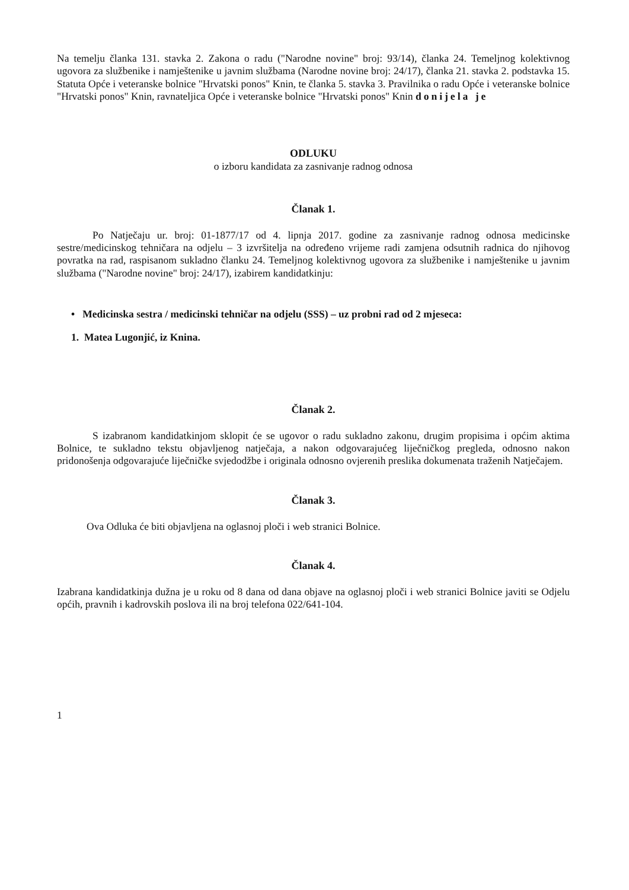Na temelju članka 131. stavka 2. Zakona o radu ("Narodne novine" broj: 93/14), članka 24. Temeljnog kolektivnog ugovora za službenike i namještenike u javnim službama (Narodne novine broj: 24/17), članka 21. stavka 2. podstavka 15. Statuta Opće i veteranske bolnice "Hrvatski ponos" Knin, te članka 5. stavka 3. Pravilnika o radu Opće i veteranske bolnice "Hrvatski ponos" Knin, ravnateljica Opće i veteranske bolnice "Hrvatski ponos" Knin donijela je
ODLUKU
o izboru kandidata za zasnivanje radnog odnosa
Članak 1.
Po Natječaju ur. broj: 01-1877/17 od 4. lipnja 2017. godine za zasnivanje radnog odnosa medicinske sestre/medicinskog tehničara na odjelu – 3 izvršitelja na određeno vrijeme radi zamjena odsutnih radnica do njihovog povratka na rad, raspisanom sukladno članku 24. Temeljnog kolektivnog ugovora za službenike i namještenike u javnim službama ("Narodne novine" broj: 24/17), izabirem kandidatkinju:
• Medicinska sestra / medicinski tehničar na odjelu (SSS) – uz probni rad od 2 mjeseca:
1. Matea Lugonjić, iz Knina.
Članak 2.
S izabranom kandidatkinjom sklopit će se ugovor o radu sukladno zakonu, drugim propisima i općim aktima Bolnice, te sukladno tekstu objavljenog natječaja, a nakon odgovarajućeg liječničkog pregleda, odnosno nakon pridonošenja odgovarajuće liječničke svjedodžbe i originala odnosno ovjerenih preslika dokumenata traženih Natječajem.
Članak 3.
Ova Odluka će biti objavljena na oglasnoj ploči i web stranici Bolnice.
Članak 4.
Izabrana kandidatkinja dužna je u roku od 8 dana od dana objave na oglasnoj ploči i web stranici Bolnice javiti se Odjelu općih, pravnih i kadrovskih poslova ili na broj telefona 022/641-104.
1